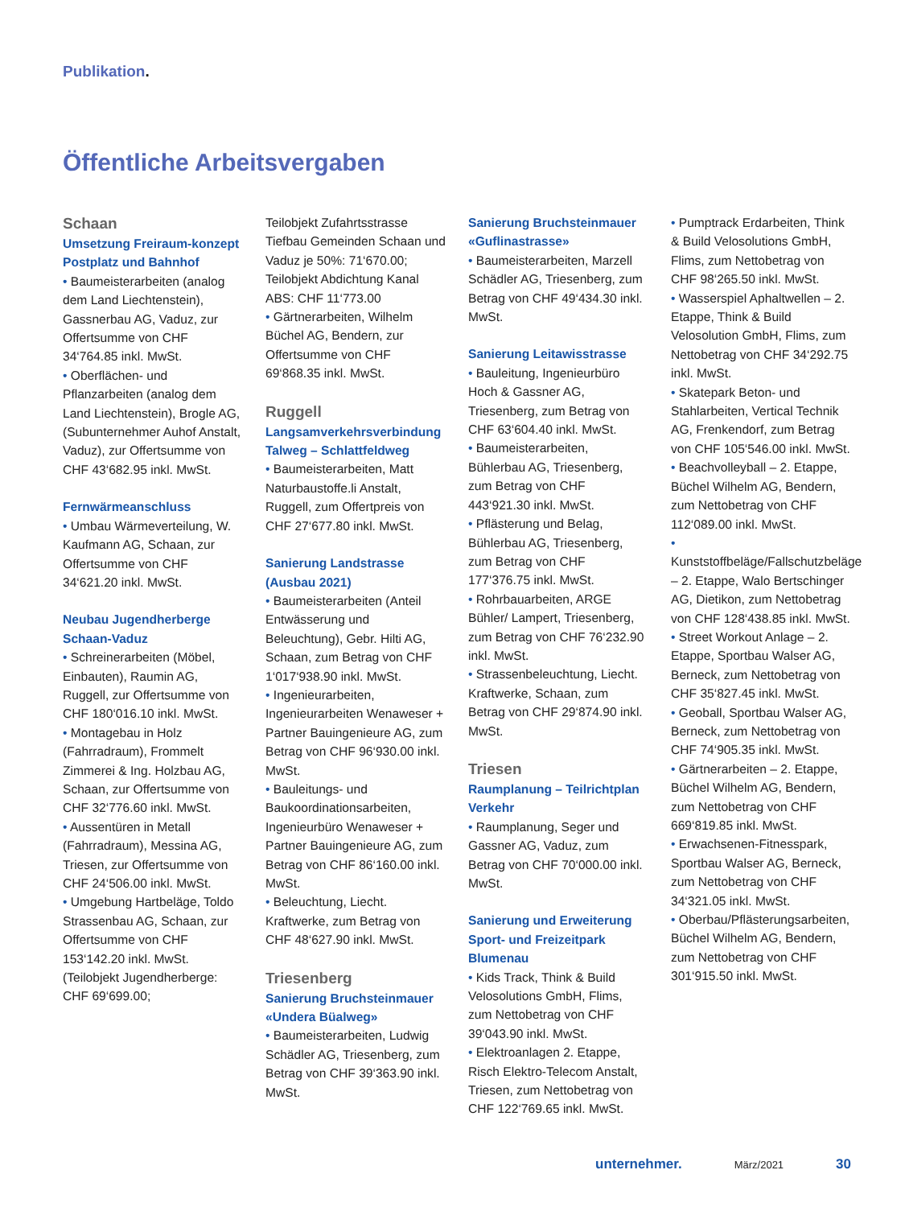Publikation.
Öffentliche Arbeitsvergaben
Schaan
Umsetzung Freiraum-konzept Postplatz und Bahnhof
• Baumeisterarbeiten (analog dem Land Liechtenstein), Gassnerbau AG, Vaduz, zur Offertsumme von CHF 34‘764.85 inkl. MwSt.
• Oberflächen- und Pflanzarbeiten (analog dem Land Liechtenstein), Brogle AG, (Subunternehmer Auhof Anstalt, Vaduz), zur Offertsumme von CHF 43‘682.95 inkl. MwSt.
Fernwärmeanschluss
• Umbau Wärmeverteilung, W. Kaufmann AG, Schaan, zur Offertsumme von CHF 34‘621.20 inkl. MwSt.
Neubau Jugendherberge Schaan-Vaduz
• Schreinerarbeiten (Möbel, Einbauten), Raumin AG, Ruggell, zur Offertsumme von CHF 180‘016.10 inkl. MwSt.
• Montagebau in Holz (Fahrradraum), Frommelt Zimmerei & Ing. Holzbau AG, Schaan, zur Offertsumme von CHF 32‘776.60 inkl. MwSt.
• Aussentüren in Metall (Fahrradraum), Messina AG, Triesen, zur Offertsumme von CHF 24‘506.00 inkl. MwSt.
• Umgebung Hartbeläge, Toldo Strassenbau AG, Schaan, zur Offertsumme von CHF 153‘142.20 inkl. MwSt. (Teilobjekt Jugendherberge: CHF 69‘699.00;
Teilobjekt Zufahrtsstrasse Tiefbau Gemeinden Schaan und Vaduz je 50%: 71‘670.00; Teilobjekt Abdichtung Kanal ABS: CHF 11‘773.00
• Gärtnerarbeiten, Wilhelm Büchel AG, Bendern, zur Offertsumme von CHF 69‘868.35 inkl. MwSt.
Ruggell
Langsamverkehrsverbindung Talweg – Schlattfeldweg
• Baumeisterarbeiten, Matt Naturbaustoffe.li Anstalt, Ruggell, zum Offertpreis von CHF 27‘677.80 inkl. MwSt.
Sanierung Landstrasse (Ausbau 2021)
• Baumeisterarbeiten (Anteil Entwässerung und Beleuchtung), Gebr. Hilti AG, Schaan, zum Betrag von CHF 1‘017‘938.90 inkl. MwSt.
• Ingenieurarbeiten, Ingenieurarbeiten Wenaweser + Partner Bauingenieure AG, zum Betrag von CHF 96‘930.00 inkl. MwSt.
• Bauleitungs- und Baukoordinationsarbeiten, Ingenieurbüro Wenaweser + Partner Bauingenieure AG, zum Betrag von CHF 86‘160.00 inkl. MwSt.
• Beleuchtung, Liecht. Kraftwerke, zum Betrag von CHF 48‘627.90 inkl. MwSt.
Triesenberg
Sanierung Bruchsteinmauer «Undera Büalweg»
• Baumeisterarbeiten, Ludwig Schädler AG, Triesenberg, zum Betrag von CHF 39‘363.90 inkl. MwSt.
Sanierung Bruchsteinmauer «Guflinastrasse»
• Baumeisterarbeiten, Marzell Schädler AG, Triesenberg, zum Betrag von CHF 49‘434.30 inkl. MwSt.
Sanierung Leitawisstrasse
• Bauleitung, Ingenieurbüro Hoch & Gassner AG, Triesenberg, zum Betrag von CHF 63‘604.40 inkl. MwSt.
• Baumeisterarbeiten, Bühlerbau AG, Triesenberg, zum Betrag von CHF 443‘921.30 inkl. MwSt.
• Pflästerung und Belag, Bühlerbau AG, Triesenberg, zum Betrag von CHF 177‘376.75 inkl. MwSt.
• Rohrbauarbeiten, ARGE Bühler/ Lampert, Triesenberg, zum Betrag von CHF 76‘232.90 inkl. MwSt.
• Strassenbeleuchtung, Liecht. Kraftwerke, Schaan, zum Betrag von CHF 29‘874.90 inkl. MwSt.
Triesen
Raumplanung – Teilrichtplan Verkehr
• Raumplanung, Seger und Gassner AG, Vaduz, zum Betrag von CHF 70‘000.00 inkl. MwSt.
Sanierung und Erweiterung Sport- und Freizeitpark Blumenau
• Kids Track, Think & Build Velosolutions GmbH, Flims, zum Nettobetrag von CHF 39‘043.90 inkl. MwSt.
• Elektroanlagen 2. Etappe, Risch Elektro-Telecom Anstalt, Triesen, zum Nettobetrag von CHF 122‘769.65 inkl. MwSt.
• Pumptrack Erdarbeiten, Think & Build Velosolutions GmbH, Flims, zum Nettobetrag von CHF 98‘265.50 inkl. MwSt.
• Wasserspiel Aphaltwellen – 2. Etappe, Think & Build Velosolution GmbH, Flims, zum Nettobetrag von CHF 34‘292.75 inkl. MwSt.
• Skatepark Beton- und Stahlarbeiten, Vertical Technik AG, Frenkendorf, zum Betrag von CHF 105‘546.00 inkl. MwSt.
• Beachvolleyball – 2. Etappe, Büchel Wilhelm AG, Bendern, zum Nettobetrag von CHF 112‘089.00 inkl. MwSt.
• Kunststoffbeläge/Fallschutzbeläge – 2. Etappe, Walo Bertschinger AG, Dietikon, zum Nettobetrag von CHF 128‘438.85 inkl. MwSt.
• Street Workout Anlage – 2. Etappe, Sportbau Walser AG, Berneck, zum Nettobetrag von CHF 35‘827.45 inkl. MwSt.
• Geoball, Sportbau Walser AG, Berneck, zum Nettobetrag von CHF 74‘905.35 inkl. MwSt.
• Gärtnerarbeiten – 2. Etappe, Büchel Wilhelm AG, Bendern, zum Nettobetrag von CHF 669‘819.85 inkl. MwSt.
• Erwachsenen-Fitnesspark, Sportbau Walser AG, Berneck, zum Nettobetrag von CHF 34‘321.05 inkl. MwSt.
• Oberbau/Pflästerungsarbeiten, Büchel Wilhelm AG, Bendern, zum Nettobetrag von CHF 301‘915.50 inkl. MwSt.
unternehmer. März/2021 30